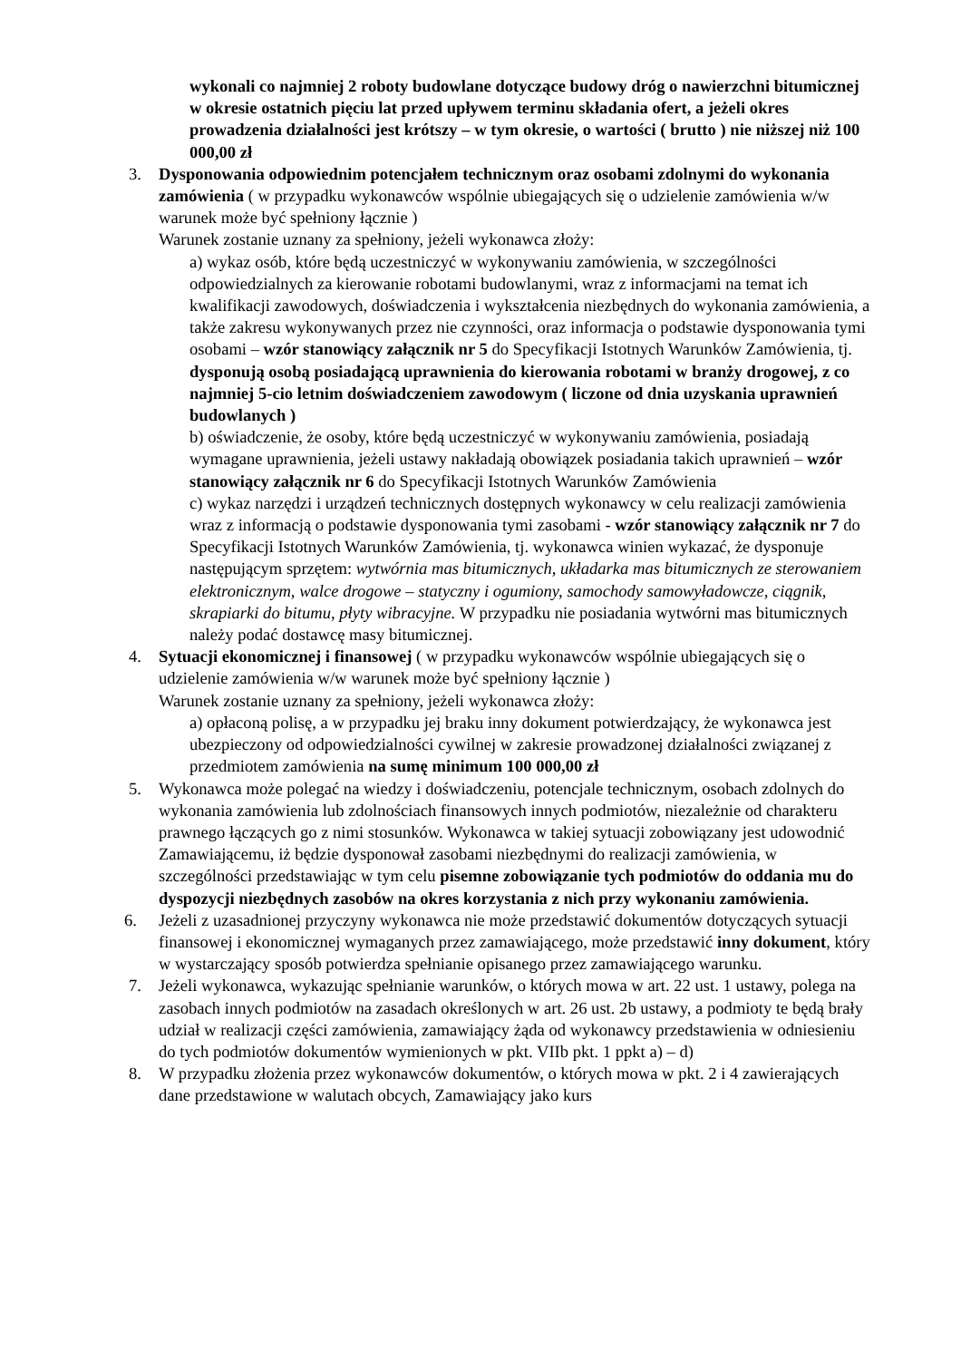wykonali co najmniej 2 roboty budowlane dotyczące budowy dróg o nawierzchni bitumicznej w okresie ostatnich pięciu lat przed upływem terminu składania ofert, a jeżeli okres prowadzenia działalności jest krótszy – w tym okresie, o wartości ( brutto ) nie niższej niż 100 000,00 zł
3. Dysponowania odpowiednim potencjałem technicznym oraz osobami zdolnymi do wykonania zamówienia ( w przypadku wykonawców wspólnie ubiegających się o udzielenie zamówienia w/w warunek może być spełniony łącznie )
Warunek zostanie uznany za spełniony, jeżeli wykonawca złoży:
a) wykaz osób, które będą uczestniczyć w wykonywaniu zamówienia, w szczególności odpowiedzialnych za kierowanie robotami budowlanymi, wraz z informacjami na temat ich kwalifikacji zawodowych, doświadczenia i wykształcenia niezbędnych do wykonania zamówienia, a także zakresu wykonywanych przez nie czynności, oraz informacja o podstawie dysponowania tymi osobami – wzór stanowiący załącznik nr 5 do Specyfikacji Istotnych Warunków Zamówienia, tj. dysponują osobą posiadającą uprawnienia do kierowania robotami w branży drogowej, z co najmniej 5-cio letnim doświadczeniem zawodowym ( liczone od dnia uzyskania uprawnień budowlanych )
b) oświadczenie, że osoby, które będą uczestniczyć w wykonywaniu zamówienia, posiadają wymagane uprawnienia, jeżeli ustawy nakładają obowiązek posiadania takich uprawnień – wzór stanowiący załącznik nr 6 do Specyfikacji Istotnych Warunków Zamówienia
c) wykaz narzędzi i urządzeń technicznych dostępnych wykonawcy w celu realizacji zamówienia wraz z informacją o podstawie dysponowania tymi zasobami - wzór stanowiący załącznik nr 7 do Specyfikacji Istotnych Warunków Zamówienia, tj. wykonawca winien wykazać, że dysponuje następującym sprzętem: wytwórnia mas bitumicznych, układarka mas bitumicznych ze sterowaniem elektronicznym, walce drogowe – statyczny i ogumiony, samochody samowyładowcze, ciągnik, skrapiarki do bitumu, płyty wibracyjne. W przypadku nie posiadania wytwórni mas bitumicznych należy podać dostawcę masy bitumicznej.
4. Sytuacji ekonomicznej i finansowej ( w przypadku wykonawców wspólnie ubiegających się o udzielenie zamówienia w/w warunek może być spełniony łącznie )
Warunek zostanie uznany za spełniony, jeżeli wykonawca złoży:
a) opłaconą polisę, a w przypadku jej braku inny dokument potwierdzający, że wykonawca jest ubezpieczony od odpowiedzialności cywilnej w zakresie prowadzonej działalności związanej z przedmiotem zamówienia na sumę minimum 100 000,00 zł
5. Wykonawca może polegać na wiedzy i doświadczeniu, potencjale technicznym, osobach zdolnych do wykonania zamówienia lub zdolnościach finansowych innych podmiotów, niezależnie od charakteru prawnego łączących go z nimi stosunków. Wykonawca w takiej sytuacji zobowiązany jest udowodnić Zamawiającemu, iż będzie dysponował zasobami niezbędnymi do realizacji zamówienia, w szczególności przedstawiając w tym celu pisemne zobowiązanie tych podmiotów do oddania mu do dyspozycji niezbędnych zasobów na okres korzystania z nich przy wykonaniu zamówienia.
6. Jeżeli z uzasadnionej przyczyny wykonawca nie może przedstawić dokumentów dotyczących sytuacji finansowej i ekonomicznej wymaganych przez zamawiającego, może przedstawić inny dokument, który w wystarczający sposób potwierdza spełnianie opisanego przez zamawiającego warunku.
7. Jeżeli wykonawca, wykazując spełnianie warunków, o których mowa w art. 22 ust. 1 ustawy, polega na zasobach innych podmiotów na zasadach określonych w art. 26 ust. 2b ustawy, a podmioty te będą brały udział w realizacji części zamówienia, zamawiający żąda od wykonawcy przedstawienia w odniesieniu do tych podmiotów dokumentów wymienionych w pkt. VIIb pkt. 1 ppkt a) – d)
8. W przypadku złożenia przez wykonawców dokumentów, o których mowa w pkt. 2 i 4 zawierających dane przedstawione w walutach obcych, Zamawiający jako kurs